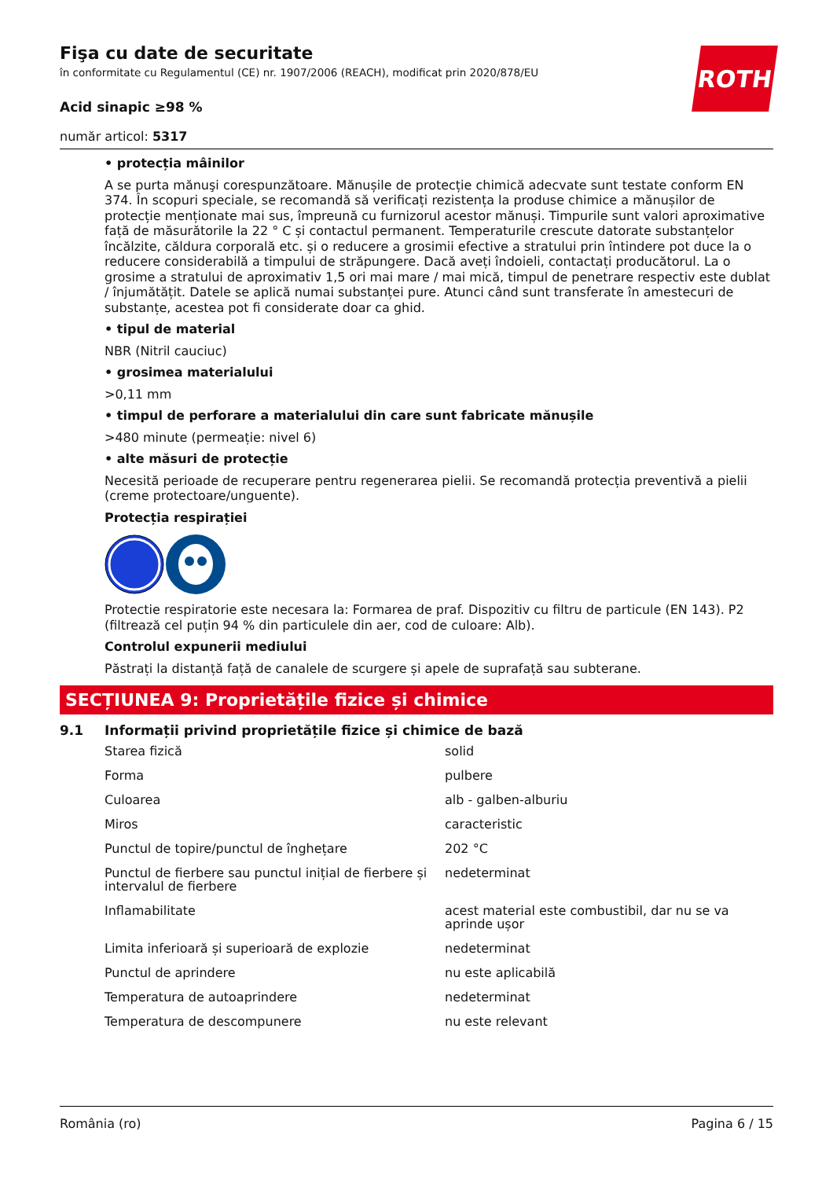ROTH
Fişa cu date de securitate
în conformitate cu Regulamentul (CE) nr. 1907/2006 (REACH), modificat prin 2020/878/EU
Acid sinapic ≥98 %
număr articol: 5317
• protecția mâinilor
A se purta mănuşi corespunzătoare. Mănușile de protecție chimică adecvate sunt testate conform EN 374. În scopuri speciale, se recomandă să verificați rezistența la produse chimice a mănușilor de protecție menționate mai sus, împreună cu furnizorul acestor mănuși. Timpurile sunt valori aproximative față de măsurătorile la 22 ° C și contactul permanent. Temperaturile crescute datorate substanțelor încălzite, căldura corporală etc. și o reducere a grosimii efective a stratului prin întindere pot duce la o reducere considerabilă a timpului de străpungere. Dacă aveți îndoieli, contactați producătorul. La o grosime a stratului de aproximativ 1,5 ori mai mare / mai mică, timpul de penetrare respectiv este dublat / înjumătățit. Datele se aplică numai substanței pure. Atunci când sunt transferate în amestecuri de substanțe, acestea pot fi considerate doar ca ghid.
• tipul de material
NBR (Nitril cauciuc)
• grosimea materialului
>0,11 mm
• timpul de perforare a materialului din care sunt fabricate mănușile
>480 minute (permeație: nivel 6)
• alte măsuri de protecție
Necesită perioade de recuperare pentru regenerarea pielii. Se recomandă protecția preventivă a pielii (creme protectoare/unguente).
Protecția respirației
Protectie respiratorie este necesara la: Formarea de praf. Dispozitiv cu filtru de particule (EN 143). P2 (filtrează cel puțin 94 % din particulele din aer, cod de culoare: Alb).
Controlul expunerii mediului
Păstrați la distanță față de canalele de scurgere și apele de suprafață sau subterane.
SECȚIUNEA 9: Proprietățile fizice și chimice
9.1 Informații privind proprietățile fizice și chimice de bază
| Starea fizică | solid |
| Forma | pulbere |
| Culoarea | alb - galben-alburiu |
| Miros | caracteristic |
| Punctul de topire/punctul de înghețare | 202 °C |
| Punctul de fierbere sau punctul inițial de fierbere și intervalul de fierbere | nedeterminat |
| Inflamabilitate | acest material este combustibil, dar nu se va aprinde ușor |
| Limita inferioară și superioară de explozie | nedeterminat |
| Punctul de aprindere | nu este aplicabilă |
| Temperatura de autoaprindere | nedeterminat |
| Temperatura de descompunere | nu este relevant |
România (ro) Pagina 6 / 15